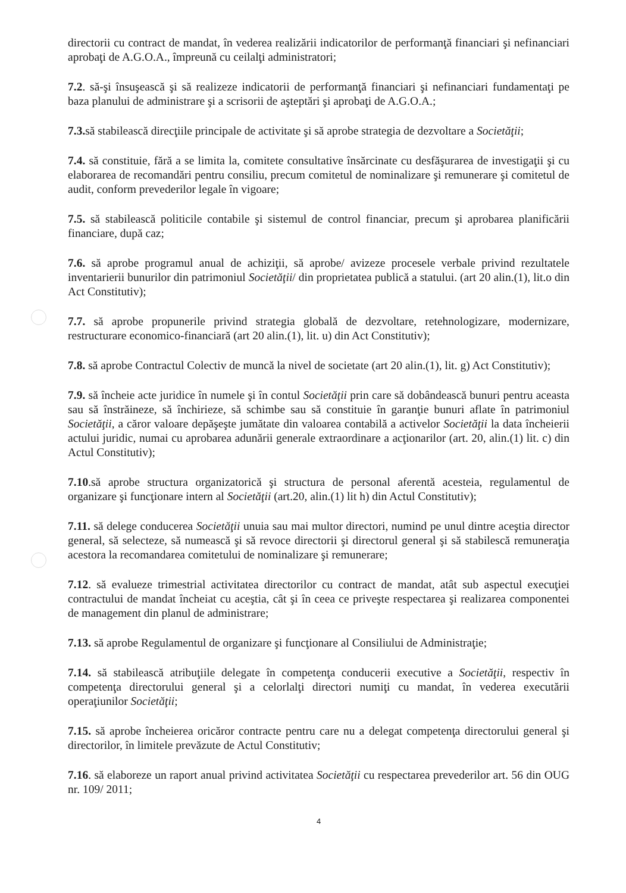directorii cu contract de mandat, în vederea realizării indicatorilor de performanţă financiari şi nefinanciari aprobaţi de A.G.O.A., împreună cu ceilalţi administratori;
7.2. să-şi însuşească şi să realizeze indicatorii de performanţă financiari şi nefinanciari fundamentaţi pe baza planului de administrare şi a scrisorii de aşteptări şi aprobaţi de A.G.O.A.;
7.3. să stabilească direcţiile principale de activitate şi să aprobe strategia de dezvoltare a Societăţii;
7.4. să constituie, fără a se limita la, comitete consultative însărcinate cu desfăşurarea de investigaţii şi cu elaborarea de recomandări pentru consiliu, precum comitetul de nominalizare şi remunerare şi comitetul de audit, conform prevederilor legale în vigoare;
7.5. să stabilească politicile contabile şi sistemul de control financiar, precum şi aprobarea planificării financiare, după caz;
7.6. să aprobe programul anual de achiziţii, să aprobe/ avizeze procesele verbale privind rezultatele inventarierii bunurilor din patrimoniul Societăţii/ din proprietatea publică a statului. (art 20 alin.(1), lit.o din Act Constitutiv);
7.7. să aprobe propunerile privind strategia globală de dezvoltare, retehnologizare, modernizare, restructurare economico-financiară (art 20 alin.(1), lit. u) din Act Constitutiv);
7.8. să aprobe Contractul Colectiv de muncă la nivel de societate (art 20 alin.(1), lit. g) Act Constitutiv);
7.9. să încheie acte juridice în numele şi în contul Societăţii prin care să dobândească bunuri pentru aceasta sau să înstrăineze, să închirieze, să schimbe sau să constituie în garanţie bunuri aflate în patrimoniul Societăţii, a căror valoare depăşeşte jumătate din valoarea contabilă a activelor Societăţii la data încheierii actului juridic, numai cu aprobarea adunării generale extraordinare a acţionarilor (art. 20, alin.(1) lit. c) din Actul Constitutiv);
7.10.să aprobe structura organizatorică şi structura de personal aferentă acesteia, regulamentul de organizare şi funcţionare intern al Societăţii (art.20, alin.(1) lit h) din Actul Constitutiv);
7.11. să delege conducerea Societăţii unuia sau mai multor directori, numind pe unul dintre aceştia director general, să selecteze, să numească şi să revoce directorii şi directorul general şi să stabilescă remuneraţia acestora la recomandarea comitetului de nominalizare şi remunerare;
7.12. să evalueze trimestrial activitatea directorilor cu contract de mandat, atât sub aspectul execuţiei contractului de mandat încheiat cu aceştia, cât şi în ceea ce priveşte respectarea şi realizarea componentei de management din planul de administrare;
7.13. să aprobe Regulamentul de organizare şi funcţionare al Consiliului de Administraţie;
7.14. să stabilească atribuţiile delegate în competenţa conducerii executive a Societăţii, respectiv în competenţa directorului general şi a celorlalţi directori numiţi cu mandat, în vederea executării operaţiunilor Societăţii;
7.15. să aprobe încheierea oricăror contracte pentru care nu a delegat competenţa directorului general şi directorilor, în limitele prevăzute de Actul Constitutiv;
7.16. să elaboreze un raport anual privind activitatea Societăţii cu respectarea prevederilor art. 56 din OUG nr. 109/ 2011;
4